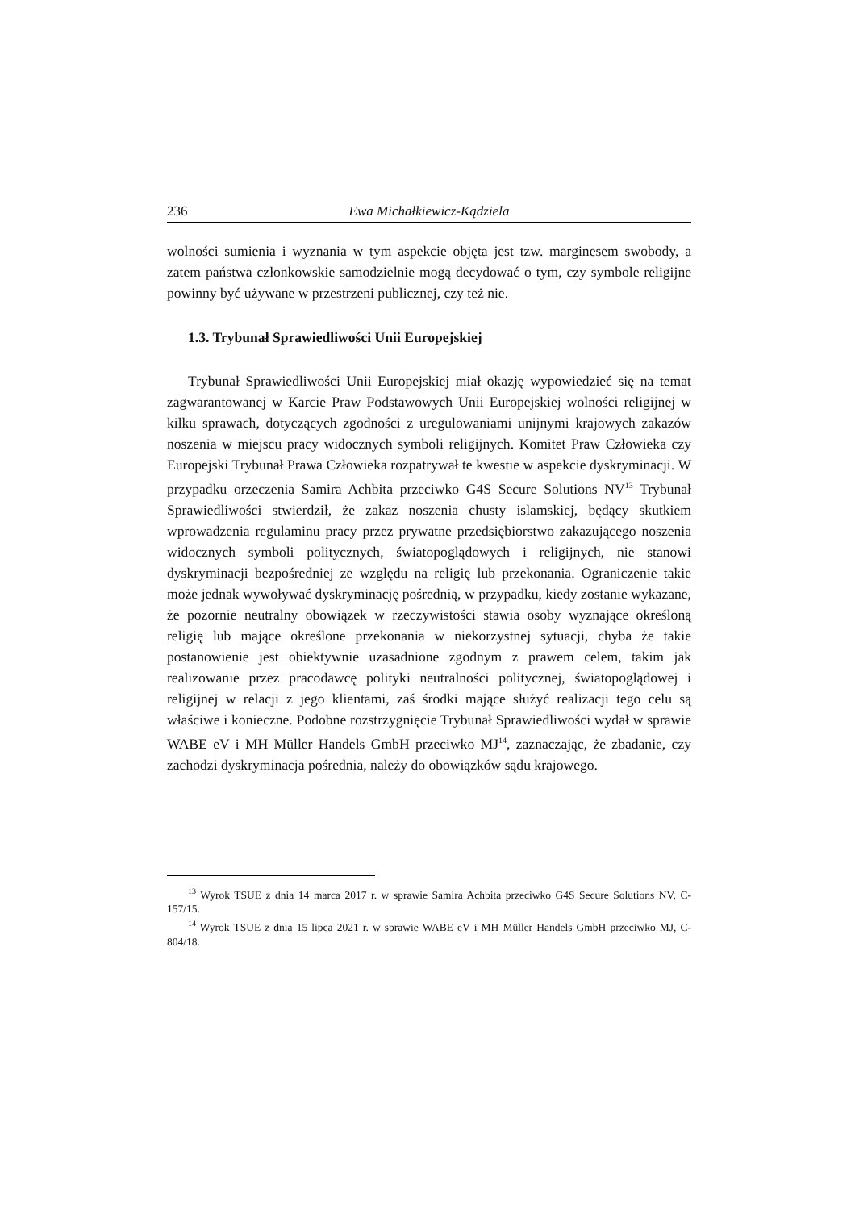236 Ewa Michałkiewicz-Kądziela
wolności sumienia i wyznania w tym aspekcie objęta jest tzw. marginesem swobody, a zatem państwa członkowskie samodzielnie mogą decydować o tym, czy symbole religijne powinny być używane w przestrzeni publicznej, czy też nie.
1.3. Trybunał Sprawiedliwości Unii Europejskiej
Trybunał Sprawiedliwości Unii Europejskiej miał okazję wypowiedzieć się na temat zagwarantowanej w Karcie Praw Podstawowych Unii Europejskiej wolności religijnej w kilku sprawach, dotyczących zgodności z uregulowaniami unijnymi krajowych zakazów noszenia w miejscu pracy widocznych symboli religijnych. Komitet Praw Człowieka czy Europejski Trybunał Prawa Człowieka rozpatrywał te kwestie w aspekcie dyskryminacji. W przypadku orzeczenia Samira Achbita przeciwko G4S Secure Solutions NV<sup>13</sup> Trybunał Sprawiedliwości stwierdził, że zakaz noszenia chusty islamskiej, będący skutkiem wprowadzenia regulaminu pracy przez prywatne przedsiębiorstwo zakazującego noszenia widocznych symboli politycznych, światopoglądowych i religijnych, nie stanowi dyskryminacji bezpośredniej ze względu na religię lub przekonania. Ograniczenie takie może jednak wywoływać dyskryminację pośrednią, w przypadku, kiedy zostanie wykazane, że pozornie neutralny obowiązek w rzeczywistości stawia osoby wyznające określoną religię lub mające określone przekonania w niekorzystnej sytuacji, chyba że takie postanowienie jest obiektywnie uzasadnione zgodnym z prawem celem, takim jak realizowanie przez pracodawcę polityki neutralności politycznej, światopoglądowej i religijnej w relacji z jego klientami, zaś środki mające służyć realizacji tego celu są właściwe i konieczne. Podobne rozstrzygnięcie Trybunał Sprawiedliwości wydał w sprawie WABE eV i MH Müller Handels GmbH przeciwko MJ<sup>14</sup>, zaznaczając, że zbadanie, czy zachodzi dyskryminacja pośrednia, należy do obowiązków sądu krajowego.
<sup>13</sup> Wyrok TSUE z dnia 14 marca 2017 r. w sprawie Samira Achbita przeciwko G4S Secure Solutions NV, C-157/15.
<sup>14</sup> Wyrok TSUE z dnia 15 lipca 2021 r. w sprawie WABE eV i MH Müller Handels GmbH przeciwko MJ, C-804/18.